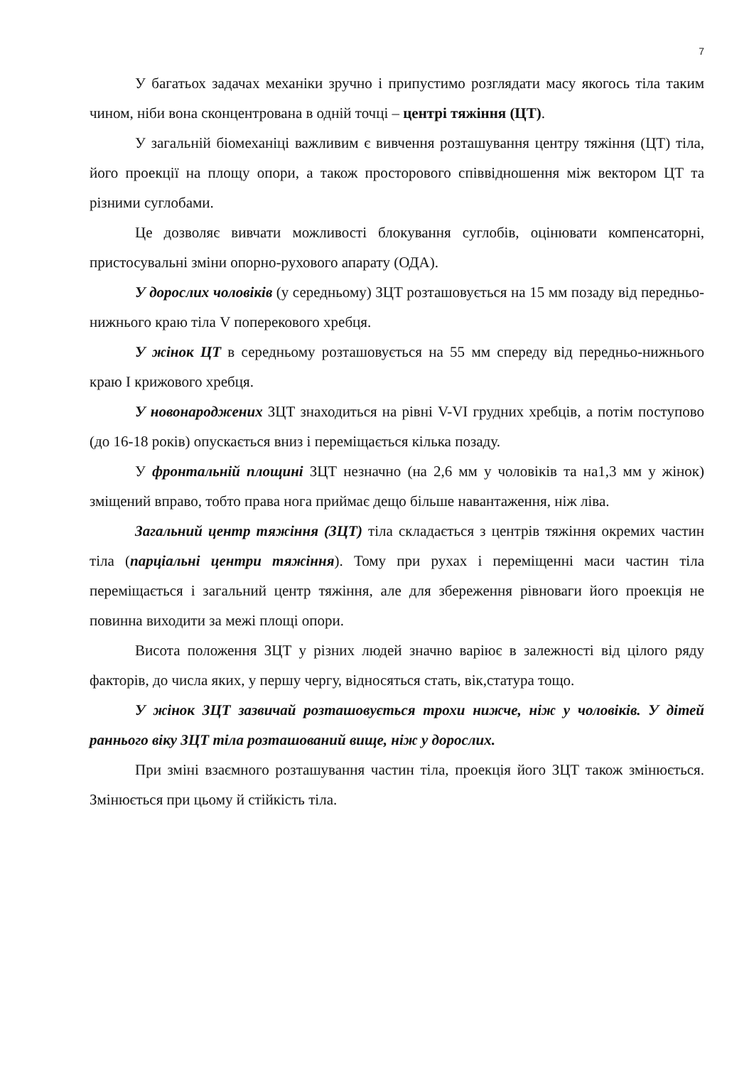7
У багатьох задачах механіки зручно і припустимо розглядати масу якогось тіла таким чином, ніби вона сконцентрована в одній точці – центрі тяжіння (ЦТ).
У загальній біомеханіці важливим є вивчення розташування центру тяжіння (ЦТ) тіла, його проекції на площу опори, а також просторового співвідношення між вектором ЦТ та різними суглобами.
Це дозволяє вивчати можливості блокування суглобів, оцінювати компенсаторні, пристосувальні зміни опорно-рухового апарату (ОДА).
У дорослих чоловіків (у середньому) ЗЦТ розташовується на 15 мм позаду від передньо-нижнього краю тіла V поперекового хребця.
У жінок ЦТ в середньому розташовується на 55 мм спереду від передньо-нижнього краю І крижового хребця.
У новонароджених ЗЦТ знаходиться на рівні V-VI грудних хребців, а потім поступово (до 16-18 років) опускається вниз і переміщається кілька позаду.
У фронтальній площині ЗЦТ незначно (на 2,6 мм у чоловіків та на1,3 мм у жінок) зміщений вправо, тобто права нога приймає дещо більше навантаження, ніж ліва.
Загальний центр тяжіння (ЗЦТ) тіла складається з центрів тяжіння окремих частин тіла (парціальні центри тяжіння). Тому при рухах і переміщенні маси частин тіла переміщається і загальний центр тяжіння, але для збереження рівноваги його проекція не повинна виходити за межі площі опори.
Висота положення ЗЦТ у різних людей значно варіює в залежності від цілого ряду факторів, до числа яких, у першу чергу, відносяться стать, вік,статура тощо.
У жінок ЗЦТ зазвичай розташовується трохи нижче, ніж у чоловіків. У дітей раннього віку ЗЦТ тіла розташований вище, ніж у дорослих.
При зміні взаємного розташування частин тіла, проекція його ЗЦТ також змінюється. Змінюється при цьому й стійкість тіла.